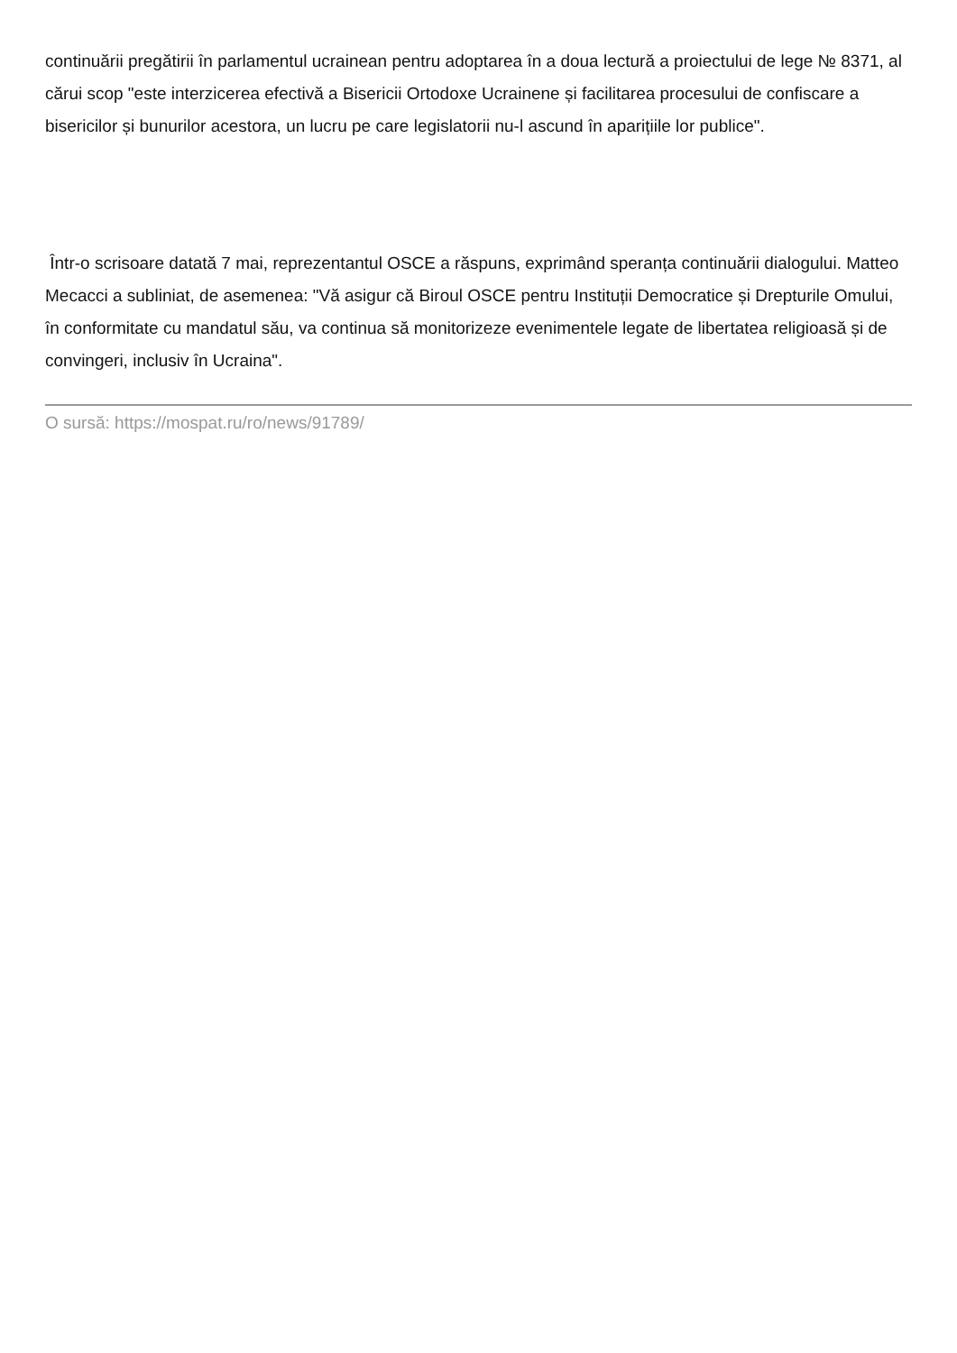continuării pregătirii în parlamentul ucrainean pentru adoptarea în a doua lectură a proiectului de lege № 8371, al cărui scop "este interzicerea efectivă a Bisericii Ortodoxe Ucrainene și facilitarea procesului de confiscare a bisericilor și bunurilor acestora, un lucru pe care legislatorii nu-l ascund în aparițiile lor publice".
Într-o scrisoare datată 7 mai, reprezentantul OSCE a răspuns, exprimând speranța continuării dialogului. Matteo Mecacci a subliniat, de asemenea: "Vă asigur că Biroul OSCE pentru Instituții Democratice și Drepturile Omului, în conformitate cu mandatul său, va continua să monitorizeze evenimentele legate de libertatea religioasă și de convingeri, inclusiv în Ucraina".
O sursă: https://mospat.ru/ro/news/91789/